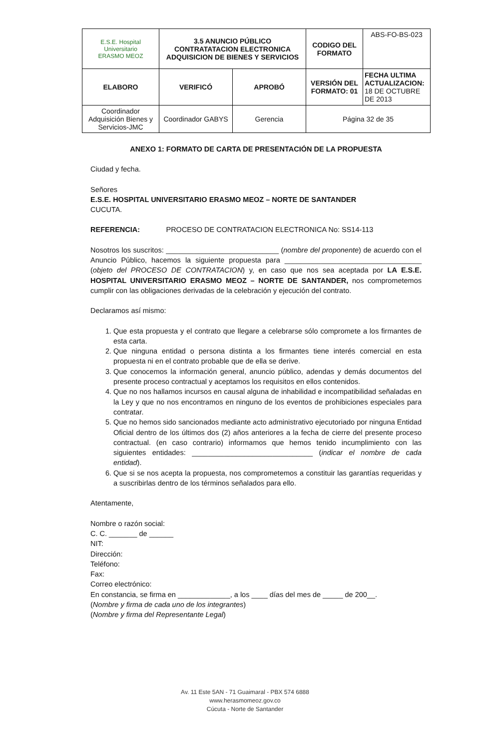| E.S.E. Hospital Universitario ERASMO MEOZ | 3.5 ANUNCIO PÚBLICO CONTRATATACION ELECTRONICA ADQUISICION DE BIENES Y SERVICIOS | | CODIGO DEL FORMATO | ABS-FO-BS-023 |
| ELABORO | VERIFICÓ | APROBÓ | VERSIÓN DEL FORMATO: 01 | FECHA ULTIMA ACTUALIZACION: 18 DE OCTUBRE DE 2013 |
| Coordinador Adquisición Bienes y Servicios-JMC | Coordinador GABYS | Gerencia | Página 32 de 35 | |
ANEXO 1: FORMATO DE CARTA DE PRESENTACIÓN DE LA PROPUESTA
Ciudad y fecha.
Señores
E.S.E. HOSPITAL UNIVERSITARIO ERASMO MEOZ – NORTE DE SANTANDER
CUCUTA.
REFERENCIA: PROCESO DE CONTRATACION ELECTRONICA No: SS14-113
Nosotros los suscritos: ____________________________ (nombre del proponente) de acuerdo con el Anuncio Público, hacemos la siguiente propuesta para __________________________________ (objeto del PROCESO DE CONTRATACION) y, en caso que nos sea aceptada por LA E.S.E. HOSPITAL UNIVERSITARIO ERASMO MEOZ – NORTE DE SANTANDER, nos comprometemos cumplir con las obligaciones derivadas de la celebración y ejecución del contrato.
Declaramos así mismo:
1. Que esta propuesta y el contrato que llegare a celebrarse sólo compromete a los firmantes de esta carta.
2. Que ninguna entidad o persona distinta a los firmantes tiene interés comercial en esta propuesta ni en el contrato probable que de ella se derive.
3. Que conocemos la información general, anuncio público, adendas y demás documentos del presente proceso contractual y aceptamos los requisitos en ellos contenidos.
4. Que no nos hallamos incursos en causal alguna de inhabilidad e incompatibilidad señaladas en la Ley y que no nos encontramos en ninguno de los eventos de prohibiciones especiales para contratar.
5. Que no hemos sido sancionados mediante acto administrativo ejecutoriado por ninguna Entidad Oficial dentro de los últimos dos (2) años anteriores a la fecha de cierre del presente proceso contractual. (en caso contrario) informamos que hemos tenido incumplimiento con las siguientes entidades: ______________________________ (indicar el nombre de cada entidad).
6. Que si se nos acepta la propuesta, nos comprometemos a constituir las garantías requeridas y a suscribirlas dentro de los términos señalados para ello.
Atentamente,
Nombre o razón social:
C. C. _______ de ______
NIT:
Dirección:
Teléfono:
Fax:
Correo electrónico:
En constancia, se firma en _____________, a los ____ días del mes de _____ de 200__.
(Nombre y firma de cada uno de los integrantes)
(Nombre y firma del Representante Legal)
Av. 11 Este 5AN - 71 Guaimaral - PBX 574 6888
www.herasmomeoz.gov.co
Cúcuta - Norte de Santander